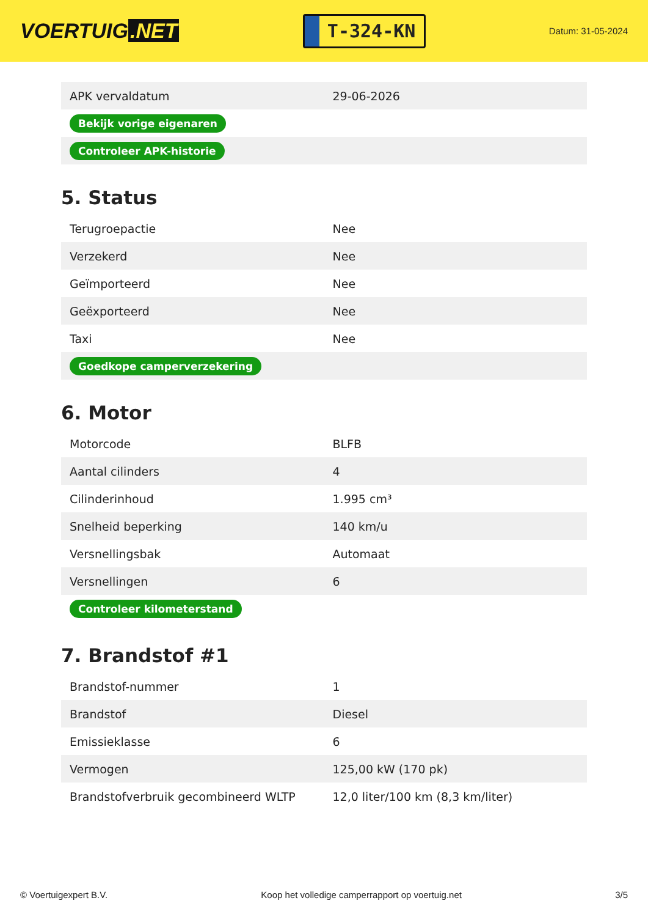VOERTUIG.NET
T-324-KN
Datum: 31-05-2024
| APK vervaldatum | 29-06-2026 |
| Bekijk vorige eigenaren | |
| Controleer APK-historie | |
5. Status
| Terugroepactie | Nee |
| Verzekerd | Nee |
| Geïmporteerd | Nee |
| Geëxporteerd | Nee |
| Taxi | Nee |
| Goedkope camperverzekering | |
6. Motor
| Motorcode | BLFB |
| Aantal cilinders | 4 |
| Cilinderinhoud | 1.995 cm³ |
| Snelheid beperking | 140 km/u |
| Versnellingsbak | Automaat |
| Versnellingen | 6 |
| Controleer kilometerstand | |
7. Brandstof #1
| Brandstof-nummer | 1 |
| Brandstof | Diesel |
| Emissieklasse | 6 |
| Vermogen | 125,00 kW (170 pk) |
| Brandstofverbruik gecombineerd WLTP | 12,0 liter/100 km (8,3 km/liter) |
© Voertuigexpert B.V. Koop het volledige camperrapport op voertuig.net 3/5